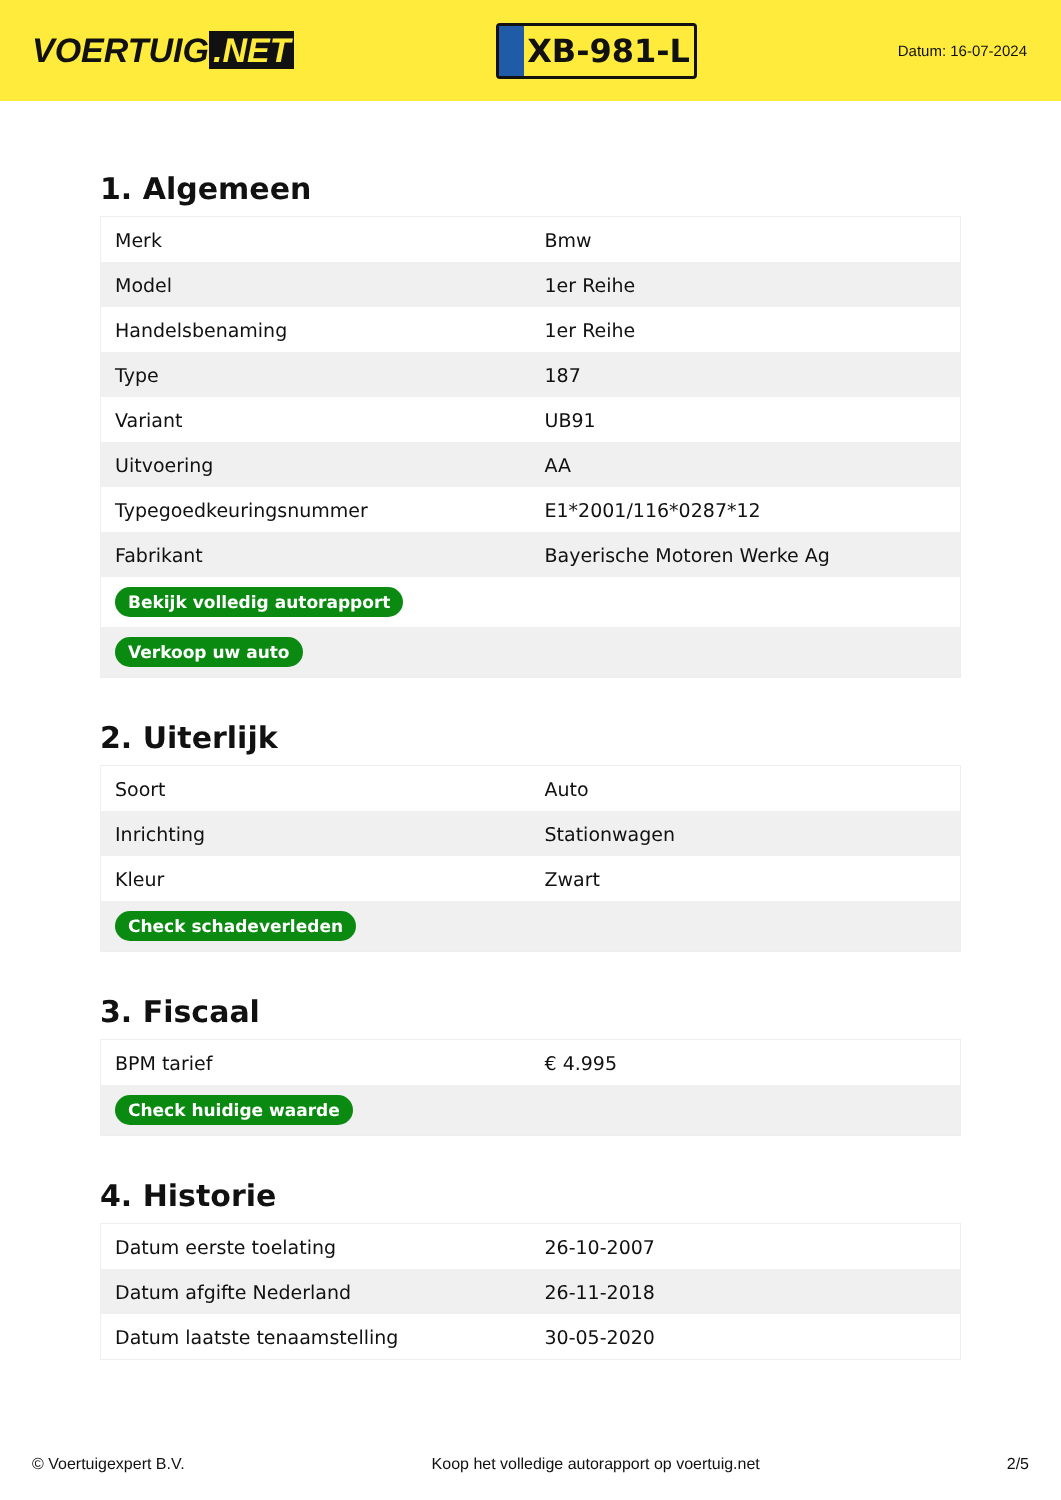VOERTUIG.NET
XB-981-L
Datum: 16-07-2024
1. Algemeen
| Merk | Bmw |
| Model | 1er Reihe |
| Handelsbenaming | 1er Reihe |
| Type | 187 |
| Variant | UB91 |
| Uitvoering | AA |
| Typegoedkeuringsnummer | E1*2001/116*0287*12 |
| Fabrikant | Bayerische Motoren Werke Ag |
| Bekijk volledig autorapport | |
| Verkoop uw auto | |
2. Uiterlijk
| Soort | Auto |
| Inrichting | Stationwagen |
| Kleur | Zwart |
| Check schadeverleden | |
3. Fiscaal
| BPM tarief | € 4.995 |
| Check huidige waarde | |
4. Historie
| Datum eerste toelating | 26-10-2007 |
| Datum afgifte Nederland | 26-11-2018 |
| Datum laatste tenaamstelling | 30-05-2020 |
© Voertuigexpert B.V. Koop het volledige autorapport op voertuig.net 2/5